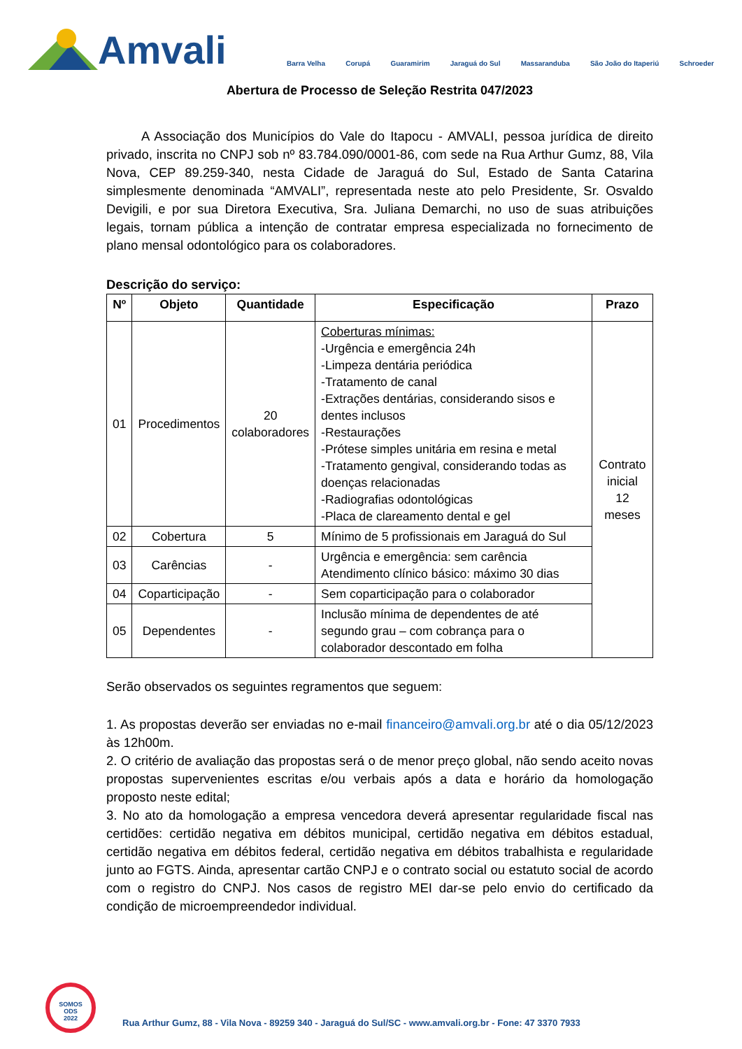Amvali
Barra Velha Corupá Guaramirim Jaraguá do Sul Massaranduba São João do Itaperiú Schroeder
Abertura de Processo de Seleção Restrita 047/2023
A Associação dos Municípios do Vale do Itapocu - AMVALI, pessoa jurídica de direito privado, inscrita no CNPJ sob nº 83.784.090/0001-86, com sede na Rua Arthur Gumz, 88, Vila Nova, CEP 89.259-340, nesta Cidade de Jaraguá do Sul, Estado de Santa Catarina simplesmente denominada “AMVALI”, representada neste ato pelo Presidente, Sr. Osvaldo Devigili, e por sua Diretora Executiva, Sra. Juliana Demarchi, no uso de suas atribuições legais, tornam pública a intenção de contratar empresa especializada no fornecimento de plano mensal odontológico para os colaboradores.
Descrição do serviço:
| Nº | Objeto | Quantidade | Especificação | Prazo |
| --- | --- | --- | --- | --- |
| 01 | Procedimentos | 20 colaboradores | Coberturas mínimas: -Urgência e emergência 24h -Limpeza dentária periódica -Tratamento de canal -Extrações dentárias, considerando sisos e dentes inclusos -Restaurações -Prótese simples unitária em resina e metal -Tratamento gengival, considerando todas as doenças relacionadas -Radiografias odontológicas -Placa de clareamento dental e gel | Contrato inicial 12 meses |
| 02 | Cobertura | 5 | Mínimo de 5 profissionais em Jaraguá do Sul | |
| 03 | Carências | - | Urgência e emergência: sem carência Atendimento clínico básico: máximo 30 dias | |
| 04 | Coparticipação | - | Sem coparticipação para o colaborador | |
| 05 | Dependentes | - | Inclusão mínima de dependentes de até segundo grau – com cobrança para o colaborador descontado em folha | |
Serão observados os seguintes regramentos que seguem:
1. As propostas deverão ser enviadas no e-mail financeiro@amvali.org.br até o dia 05/12/2023 às 12h00m.
2. O critério de avaliação das propostas será o de menor preço global, não sendo aceito novas propostas supervenientes escritas e/ou verbais após a data e horário da homologação proposto neste edital;
3. No ato da homologação a empresa vencedora deverá apresentar regularidade fiscal nas certidões: certidão negativa em débitos municipal, certidão negativa em débitos estadual, certidão negativa em débitos federal, certidão negativa em débitos trabalhista e regularidade junto ao FGTS. Ainda, apresentar cartão CNPJ e o contrato social ou estatuto social de acordo com o registro do CNPJ. Nos casos de registro MEI dar-se pelo envio do certificado da condição de microempreendedor individual.
SOMOS
ODS
2022
Rua Arthur Gumz, 88 - Vila Nova - 89259 340 - Jaraguá do Sul/SC - www.amvali.org.br - Fone: 47 3370 7933